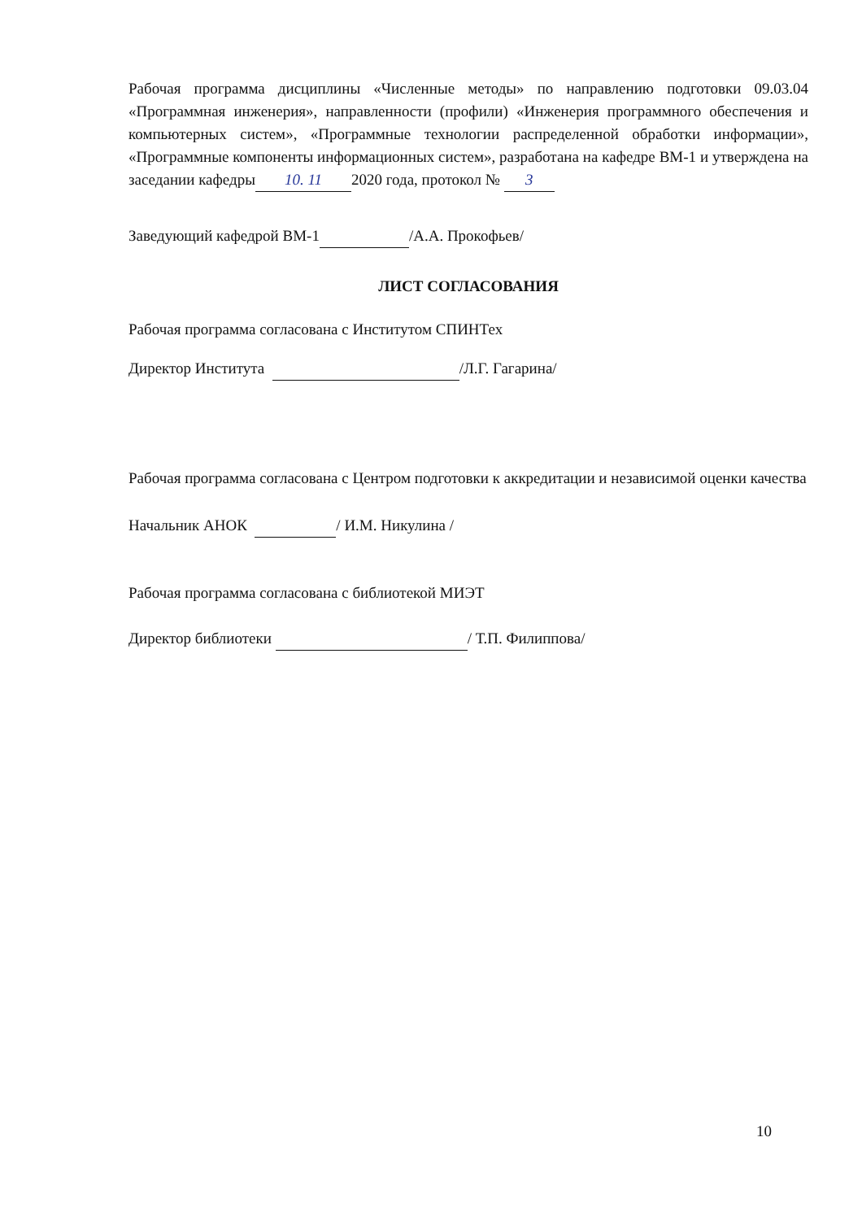Рабочая программа дисциплины «Численные методы» по направлению подготовки 09.03.04 «Программная инженерия», направленности (профили) «Инженерия программного обеспечения и компьютерных систем», «Программные технологии распределенной обработки информации», «Программные компоненты информационных систем», разработана на кафедре ВМ-1 и утверждена на заседании кафедры 10. 11 2020 года, протокол № 3
Заведующий кафедрой ВМ-1 /А.А. Прокофьев/
ЛИСТ СОГЛАСОВАНИЯ
Рабочая программа согласована с Институтом СПИНТех
Директор Института /Л.Г. Гагарина/
Рабочая программа согласована с Центром подготовки к аккредитации и независимой оценки качества
Начальник АНОК / И.М. Никулина /
Рабочая программа согласована с библиотекой МИЭТ
Директор библиотеки / Т.П. Филиппова/
10